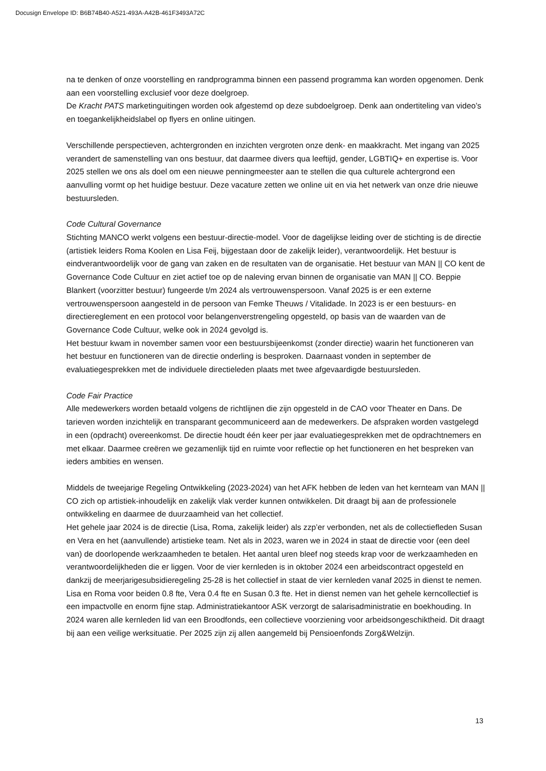Docusign Envelope ID: B6B74B40-A521-493A-A42B-461F3493A72C
na te denken of onze voorstelling en randprogramma binnen een passend programma kan worden opgenomen. Denk aan een voorstelling exclusief voor deze doelgroep.
De Kracht PATS marketinguitingen worden ook afgestemd op deze subdoelgroep. Denk aan ondertiteling van video’s en toegankelijkheidslabel op flyers en online uitingen.
Verschillende perspectieven, achtergronden en inzichten vergroten onze denk- en maakkracht. Met ingang van 2025 verandert de samenstelling van ons bestuur, dat daarmee divers qua leeftijd, gender, LGBTIQ+ en expertise is. Voor 2025 stellen we ons als doel om een nieuwe penningmeester aan te stellen die qua culturele achtergrond een aanvulling vormt op het huidige bestuur. Deze vacature zetten we online uit en via het netwerk van onze drie nieuwe bestuursleden.
Code Cultural Governance
Stichting MANCO werkt volgens een bestuur-directie-model. Voor de dagelijkse leiding over de stichting is de directie (artistiek leiders Roma Koolen en Lisa Feij, bijgestaan door de zakelijk leider), verantwoordelijk. Het bestuur is eindverantwoordelijk voor de gang van zaken en de resultaten van de organisatie. Het bestuur van MAN || CO kent de Governance Code Cultuur en ziet actief toe op de naleving ervan binnen de organisatie van MAN || CO. Beppie Blankert (voorzitter bestuur) fungeerde t/m 2024 als vertrouwenspersoon. Vanaf 2025 is er een externe vertrouwenspersoon aangesteld in de persoon van Femke Theuws / Vitalidade. In 2023 is er een bestuurs- en directiereglement en een protocol voor belangenverstrengeling opgesteld, op basis van de waarden van de Governance Code Cultuur, welke ook in 2024 gevolgd is.
Het bestuur kwam in november samen voor een bestuursbijeenkomst (zonder directie) waarin het functioneren van het bestuur en functioneren van de directie onderling is besproken. Daarnaast vonden in september de evaluatiegesprekken met de individuele directieleden plaats met twee afgevaardigde bestuursleden.
Code Fair Practice
Alle medewerkers worden betaald volgens de richtlijnen die zijn opgesteld in de CAO voor Theater en Dans. De tarieven worden inzichtelijk en transparant gecommuniceerd aan de medewerkers. De afspraken worden vastgelegd in een (opdracht) overeenkomst. De directie houdt één keer per jaar evaluatiegesprekken met de opdrachtnemers en met elkaar. Daarmee creëren we gezamenlijk tijd en ruimte voor reflectie op het functioneren en het bespreken van ieders ambities en wensen.
Middels de tweejarige Regeling Ontwikkeling (2023-2024) van het AFK hebben de leden van het kernteam van MAN || CO zich op artistiek-inhoudelijk en zakelijk vlak verder kunnen ontwikkelen. Dit draagt bij aan de professionele ontwikkeling en daarmee de duurzaamheid van het collectief.
Het gehele jaar 2024 is de directie (Lisa, Roma, zakelijk leider) als zzp’er verbonden, net als de collectiefleden Susan en Vera en het (aanvullende) artistieke team. Net als in 2023, waren we in 2024 in staat de directie voor (een deel van) de doorlopende werkzaamheden te betalen. Het aantal uren bleef nog steeds krap voor de werkzaamheden en verantwoordelijkheden die er liggen. Voor de vier kernleden is in oktober 2024 een arbeidscontract opgesteld en dankzij de meerjarigesubsidieregeling 25-28 is het collectief in staat de vier kernleden vanaf 2025 in dienst te nemen. Lisa en Roma voor beiden 0.8 fte, Vera 0.4 fte en Susan 0.3 fte. Het in dienst nemen van het gehele kerncollectief is een impactvolle en enorm fijne stap. Administratiekantoor ASK verzorgt de salarisadministratie en boekhouding. In 2024 waren alle kernleden lid van een Broodfonds, een collectieve voorziening voor arbeidsongeschiktheid. Dit draagt bij aan een veilige werksituatie. Per 2025 zijn zij allen aangemeld bij Pensioenfonds Zorg&Welzijn.
13